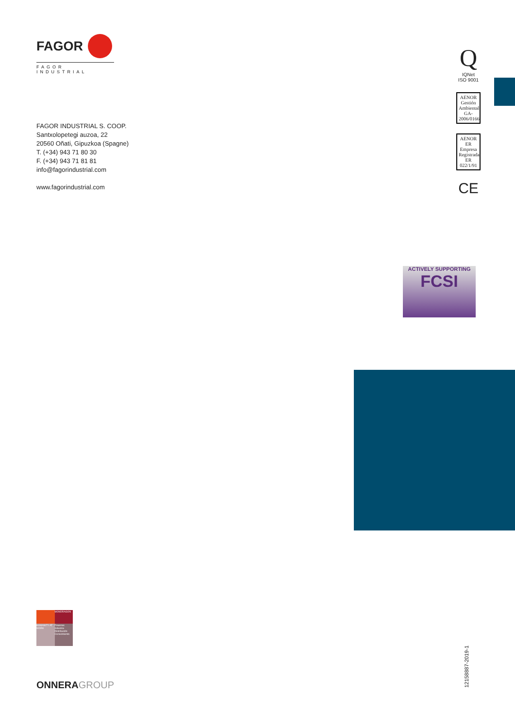FAGOR
FAGOR INDUSTRIAL
FAGOR INDUSTRIAL S. COOP.
Santxolopetegi auzoa, 22
20560 Oñati, Gipuzkoa (Spagne)
T. (+34) 943 71 80 30
F. (+34) 943 71 81 81
info@fagorindustrial.com
www.fagorindustrial.com
Q
IQNet
ISO 9001
AENOR
Gestión Ambiental
GA-2006/0166
AENOR
ER
Empresa Registrada
ER 022/1/91
CE
ACTIVELY SUPPORTING
FCSI
MONDRAGON
HUMANITY AT WORK
Finanzas Industria Distribución Conocimiento
12158887-2019-1
ONNERAGROUP